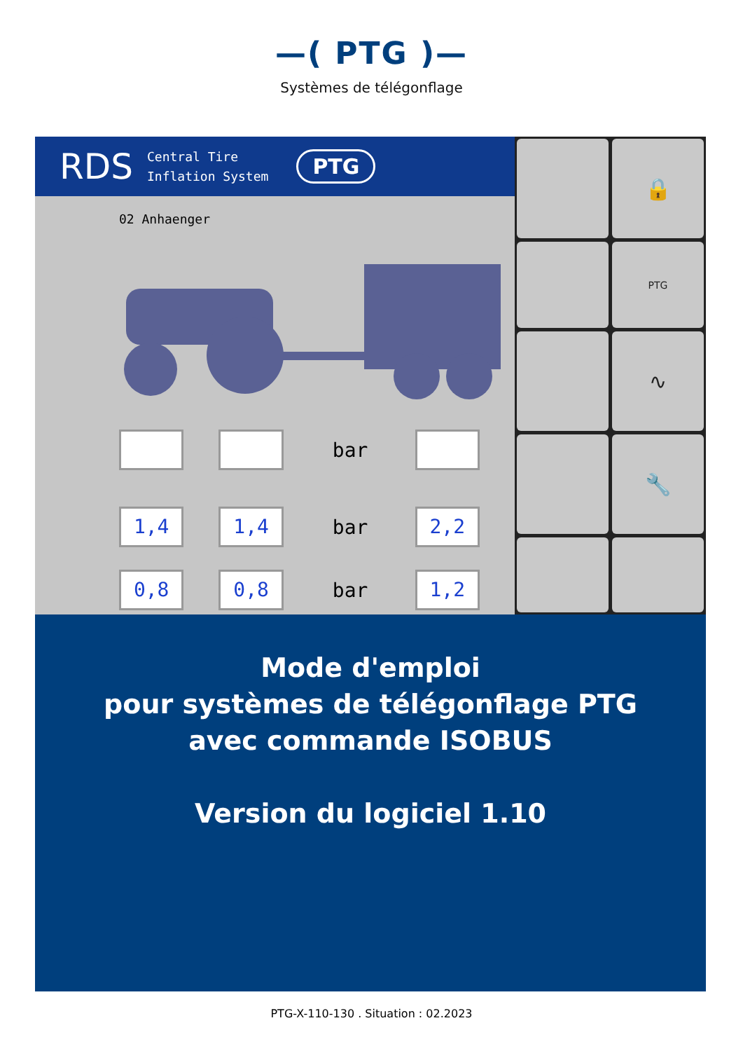—( PTG )—
Systèmes de télégonflage
RDS Central Tire
Inflation System PTG
02 Anhaenger
bar
1,4 1,4
bar
2,2
0,8 0,8
bar
1,2
🔒
PTG
∿
🔧
Mode d'emploi
pour systèmes de télégonflage PTG
avec commande ISOBUS
Version du logiciel 1.10
PTG-X-110-130 . Situation : 02.2023